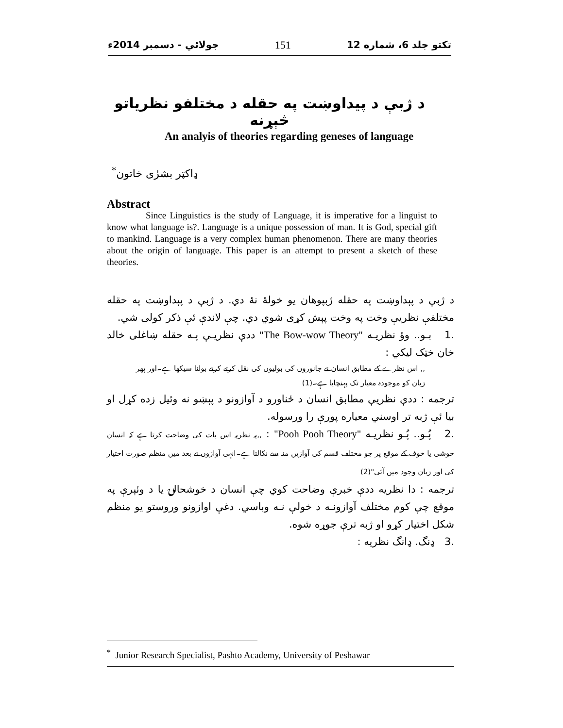تکتو جلد 6، شماره 12 151 جولائي - دسمبر 2014ء
د ژبې د پيداوښت په حقله د مختلفو نظرياتو څېړنه
An analyis of theories regarding geneses of language
ډاکټر بشرٰی خاتون<sup>*</sup>
Abstract
Since Linguistics is the study of Language, it is imperative for a linguist to know what language is?. Language is a unique possession of man. It is God, special gift to mankind. Language is a very complex human phenomenon. There are many theories about the origin of language. This paper is an attempt to present a sketch of these theories.
د ژبې د پېداوښت په حقله ژبپوهان يو خولهٔ نهٔ دي. د ژبې د پېداوښت په حقله مختلفې نظريې وخت په وخت پېش کړی شوي دي. چې لاندې ئې ذکر کولی شي.
.1 بـو.. وؤ نظريـه "The Bow-wow Theory" ددې نظريـې پـه حقله ښاغلی خالد خان خټک ليکي :
,, اس نظرے کے مطابق انسان نے جانوروں کی بولیوں کی نقل کرتے کرتے بولنا سیکھا ہے۔اور پھر زبان کو موجودہ معیار تک پہنچایا ہے۔(1)
ترجمه : ددې نظريې مطابق انسان د ځناورو د آوازونو د پېښو نه وئيل زده کړل او بيا ئې ژبه تر اوسني معياره پورې را ورسوله.
.2 پُـو.. پُـو نظريـه "Pooh Pooh Theory" : ,,یہ نظریہ اس بات کی وضاحت کرتا ہے کہ انسان خوشی یا خوف کے موقع پر جو مختلف قسم کی آوازیں منہ سے نکالتا ہے۔انہی آوازوں نے بعد میں منظم صورت اختیار کی اور زبان وجود میں آئی"(2)
ترجمه : دا نظريه ددې خبرې وضاحت کوي چې انسان د خوشحالۍ يا د وئېرې په موقع چې کوم مختلف آوازونـه د خولې نـه وباسي. دغې اوازونو وروستو يو منظم شکل اختيار کړو او ژبه ترې جوړه شوه.
.3 ډنگ. ډانگ نظريه :
<sup>*</sup> Junior Research Specialist, Pashto Academy, University of Peshawar